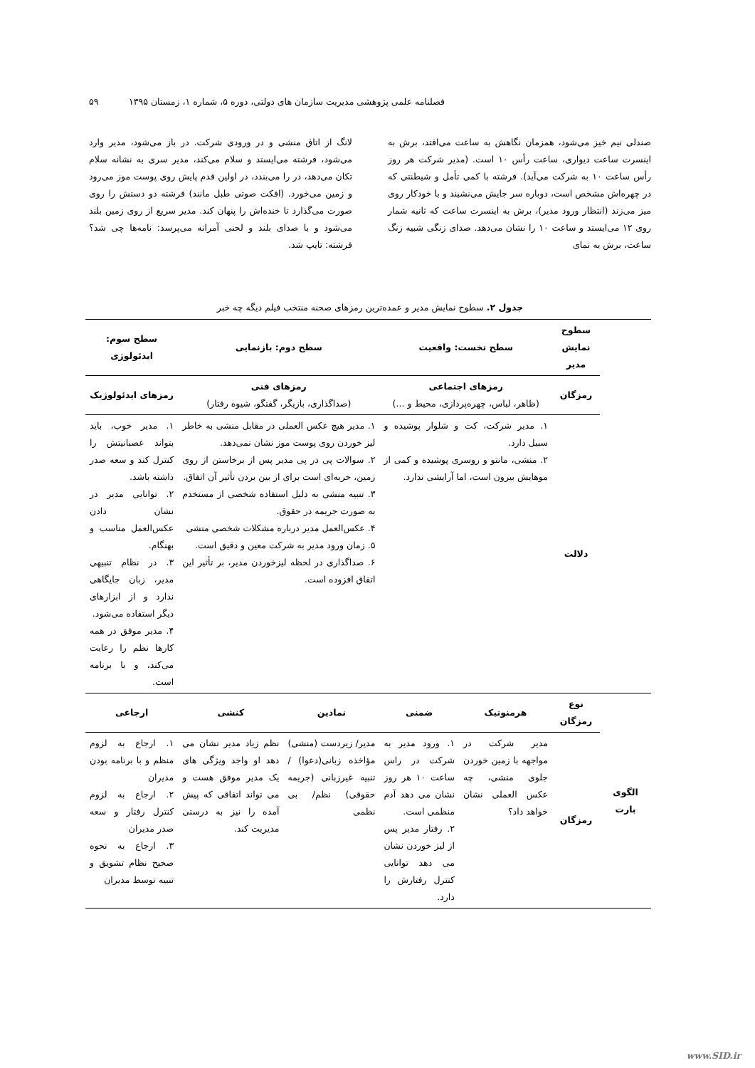فصلنامه علمی پژوهشی مدیریت سازمان های دولتی، دوره ۵، شماره ۱، زمستان ۱۳۹۵ ۵۹
صندلی نیم خیز می‌شود، همزمان نگاهش به ساعت می‌افتد، برش به اینسرت ساعت دیواری، ساعت رأس ۱۰ است. (مدیر شرکت هر روز رأس ساعت ۱۰ به شرکت می‌آید). فرشته با کمی تأمل و شیطنتی که در چهره‌اش مشخص است، دوباره سر جایش می‌نشیند و با خودکار روی میز می‌زند (انتظار ورود مدیر)، برش به اینسرت ساعت که ثانیه شمار روی ۱۲ می‌ایستد و ساعت ۱۰ را نشان می‌دهد. صدای زنگی شبیه زنگ ساعت، برش به نمای
لانگ از اتاق منشی و در ورودی شرکت. در باز می‌شود، مدیر وارد می‌شود، فرشته می‌ایستد و سلام می‌کند، مدیر سری به نشانه سلام تکان می‌دهد، در را می‌بندد، در اولین قدم پایش روی پوست موز می‌رود و زمین می‌خورد. (افکت صوتی طبل مانند) فرشته دو دستش را روی صورت می‌گذارد تا خنده‌اش را پنهان کند. مدیر سریع از روی زمین بلند می‌شود و با صدای بلند و لحنی آمرانه می‌پرسد: نامه‌ها چی شد؟ فرشته: تایپ شد.
جدول ۲. سطوح نمایش مدیر و عمده‌ترین رمزهای صحنه منتخب فیلم دیگه چه خبر
| | سطوح نمایش مدیر | سطح نخست: واقعیت | | سطح دوم: بازنمایی | | سطح سوم: ایدئولوژی |
| | رمزگان | رمزهای اجتماعی (ظاهر، لباس، چهره‌پردازی، محیط و ...) | | رمزهای فنی (صداگذاری، بازیگر، گفتگو، شیوه رفتار) | | رمزهای ایدئولوژیک |
| | دلالت | ۱. مدیر شرکت، کت و شلوار پوشیده و سبیل دارد. ۲. منشی، مانتو و روسری پوشیده و کمی از موهایش بیرون است، اما آرایشی ندارد. | | ۱. مدیر هیچ عکس العملی در مقابل منشی به خاطر لیز خوردن روی پوست موز نشان نمی‌دهد. ۲. سوالات پی در پی مدیر پس از برخاستن از روی زمین، حربه‌ای است برای از بین بردن تأثیر آن اتفاق. ۳. تنبیه منشی به دلیل استفاده شخصی از مستخدم به صورت جریمه در حقوق. ۴. عکس‌العمل مدیر درباره مشکلات شخصی منشی ۵. زمان ورود مدیر به شرکت معین و دقیق است. ۶. صداگذاری در لحظه لیزخوردن مدیر، بر تأثیر این اتفاق افزوده است. | | ۱. مدیر خوب، باید بتواند عصبانیتش را کنترل کند و سعه صدر داشته باشد. ۲. توانایی مدیر در نشان دادن عکس‌العمل مناسب و بهنگام. ۳. در نظام تنبیهی مدیر، زبان جایگاهی ندارد و از ابزارهای دیگر استفاده می‌شود. ۴. مدیر موفق در همه کارها نظم را رعایت می‌کند، و با برنامه است. |
| الگوی بارت | نوع رمزگان | هرمنوتیک | ضمنی | نمادین | کنشی | ارجاعی |
| | رمزگان | مدیر شرکت در مواجهه با زمین خوردن جلوی منشی، چه عکس العملی نشان خواهد داد؟ | ۱. ورود مدیر به شرکت در راس ساعت ۱۰ هر روز نشان می دهد آدم منظمی است. ۲. رفتار مدیر پس از لیز خوردن نشان می دهد توانایی کنترل رفتارش را دارد. | مدیر/ زیردست (منشی) مؤاخذه زبانی(دعوا) / تنبیه غیرزبانی (جریمه حقوقی) نظم/ بی نظمی | نظم زیاد مدیر نشان می دهد او واجد ویژگی های یک مدیر موفق هست و می تواند اتفاقی که پیش آمده را نیز به درستی مدیریت کند. | ۱. ارجاع به لزوم منظم و با برنامه بودن مدیران ۲. ارجاع به لزوم کنترل رفتار و سعه صدر مدیران ۳. ارجاع به نحوه صحیح نظام تشویق و تنبیه توسط مدیران |
www.SID.ir